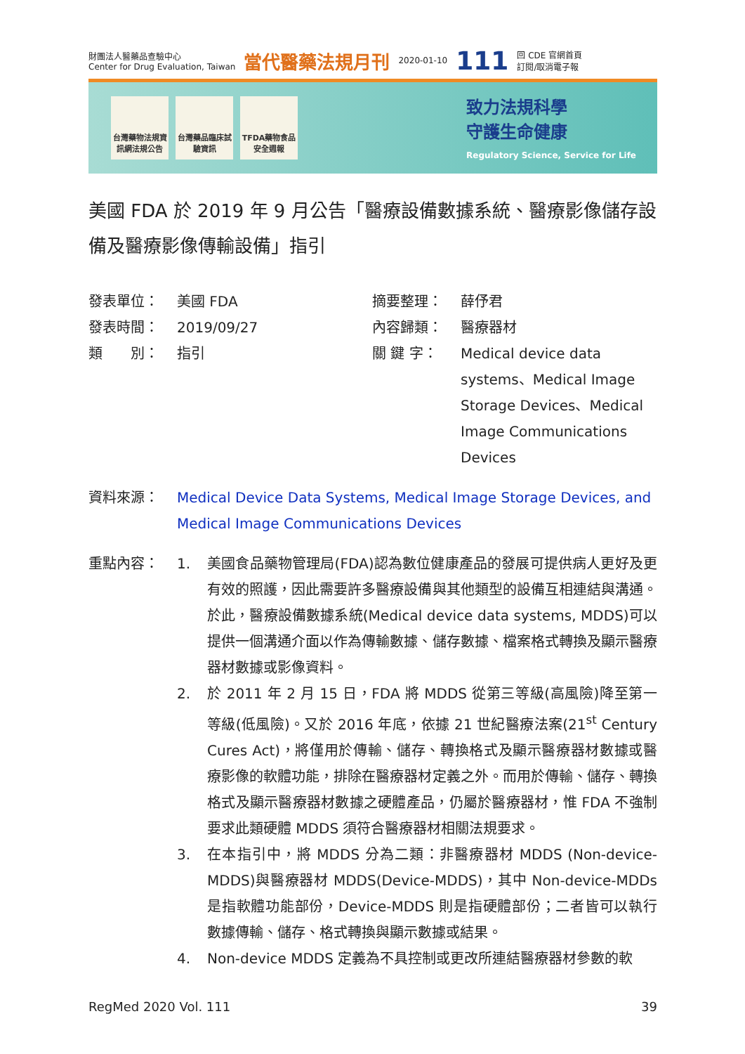財團法人醫藥品查驗中心
Center for Drug Evaluation, Taiwan
當代醫藥法規月刊
2020-01-10
111
回 CDE 官網首頁
訂閱/取消電子報
台灣藥物法規資訊網法規公告
台灣藥品臨床試驗資訊
TFDA藥物食品安全週報
致力法規科學
守護生命健康
Regulatory Science, Service for Life
美國 FDA 於 2019 年 9 月公告「醫療設備數據系統、醫療影像儲存設備及醫療影像傳輸設備」指引
發表單位：
美國 FDA
摘要整理：
薛伃君
發表時間：
2019/09/27
內容歸類：
醫療器材
類　　別：
指引
關 鍵 字：
Medical device data systems、Medical Image Storage Devices、Medical Image Communications Devices
資料來源： Medical Device Data Systems, Medical Image Storage Devices, and Medical Image Communications Devices
重點內容： 1. 美國食品藥物管理局(FDA)認為數位健康產品的發展可提供病人更好及更有效的照護，因此需要許多醫療設備與其他類型的設備互相連結與溝通。於此，醫療設備數據系統(Medical device data systems, MDDS)可以提供一個溝通介面以作為傳輸數據、儲存數據、檔案格式轉換及顯示醫療器材數據或影像資料。
2. 於 2011 年 2 月 15 日，FDA 將 MDDS 從第三等級(高風險)降至第一等級(低風險)。又於 2016 年底，依據 21 世紀醫療法案(21<sup>st</sup> Century Cures Act)，將僅用於傳輸、儲存、轉換格式及顯示醫療器材數據或醫療影像的軟體功能，排除在醫療器材定義之外。而用於傳輸、儲存、轉換格式及顯示醫療器材數據之硬體產品，仍屬於醫療器材，惟 FDA 不強制要求此類硬體 MDDS 須符合醫療器材相關法規要求。
3. 在本指引中，將 MDDS 分為二類：非醫療器材 MDDS (Non-device-MDDS)與醫療器材 MDDS(Device-MDDS)，其中 Non-device-MDDs 是指軟體功能部份，Device-MDDS 則是指硬體部份；二者皆可以執行數據傳輸、儲存、格式轉換與顯示數據或結果。
4. Non-device MDDS 定義為不具控制或更改所連結醫療器材參數的軟
RegMed 2020 Vol. 111 39